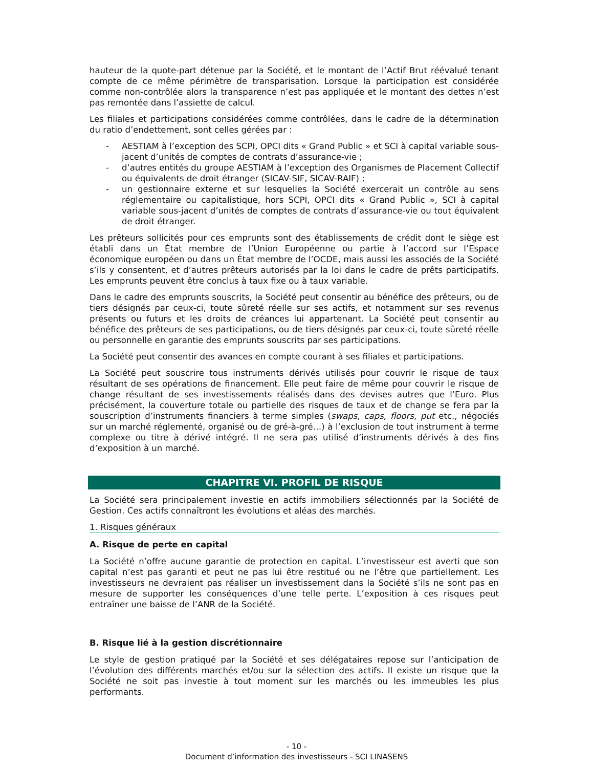hauteur de la quote-part détenue par la Société, et le montant de l’Actif Brut réévalué tenant compte de ce même périmètre de transparisation. Lorsque la participation est considérée comme non-contrôlée alors la transparence n’est pas appliquée et le montant des dettes n’est pas remontée dans l’assiette de calcul.
Les filiales et participations considérées comme contrôlées, dans le cadre de la détermination du ratio d’endettement, sont celles gérées par :
- AESTIAM à l’exception des SCPI, OPCI dits « Grand Public » et SCI à capital variable sous-jacent d’unités de comptes de contrats d’assurance-vie ;
- d’autres entités du groupe AESTIAM à l’exception des Organismes de Placement Collectif ou équivalents de droit étranger (SICAV-SIF, SICAV-RAIF) ;
- un gestionnaire externe et sur lesquelles la Société exercerait un contrôle au sens réglementaire ou capitalistique, hors SCPI, OPCI dits « Grand Public », SCI à capital variable sous-jacent d’unités de comptes de contrats d’assurance-vie ou tout équivalent de droit étranger.
Les prêteurs sollicités pour ces emprunts sont des établissements de crédit dont le siège est établi dans un État membre de l’Union Européenne ou partie à l’accord sur l’Espace économique européen ou dans un État membre de l’OCDE, mais aussi les associés de la Société s’ils y consentent, et d’autres prêteurs autorisés par la loi dans le cadre de prêts participatifs. Les emprunts peuvent être conclus à taux fixe ou à taux variable.
Dans le cadre des emprunts souscrits, la Société peut consentir au bénéfice des prêteurs, ou de tiers désignés par ceux-ci, toute sûreté réelle sur ses actifs, et notamment sur ses revenus présents ou futurs et les droits de créances lui appartenant. La Société peut consentir au bénéfice des prêteurs de ses participations, ou de tiers désignés par ceux-ci, toute sûreté réelle ou personnelle en garantie des emprunts souscrits par ses participations.
La Société peut consentir des avances en compte courant à ses filiales et participations.
La Société peut souscrire tous instruments dérivés utilisés pour couvrir le risque de taux résultant de ses opérations de financement. Elle peut faire de même pour couvrir le risque de change résultant de ses investissements réalisés dans des devises autres que l’Euro. Plus précisément, la couverture totale ou partielle des risques de taux et de change se fera par la souscription d’instruments financiers à terme simples (swaps, caps, floors, put etc., négociés sur un marché réglementé, organisé ou de gré-à-gré…) à l’exclusion de tout instrument à terme complexe ou titre à dérivé intégré. Il ne sera pas utilisé d’instruments dérivés à des fins d’exposition à un marché.
CHAPITRE VI. PROFIL DE RISQUE
La Société sera principalement investie en actifs immobiliers sélectionnés par la Société de Gestion. Ces actifs connaîtront les évolutions et aléas des marchés.
1. Risques généraux
A. Risque de perte en capital
La Société n’offre aucune garantie de protection en capital. L’investisseur est averti que son capital n’est pas garanti et peut ne pas lui être restitué ou ne l’être que partiellement. Les investisseurs ne devraient pas réaliser un investissement dans la Société s’ils ne sont pas en mesure de supporter les conséquences d’une telle perte. L’exposition à ces risques peut entraîner une baisse de l’ANR de la Société.
B. Risque lié à la gestion discrétionnaire
Le style de gestion pratiqué par la Société et ses délégataires repose sur l’anticipation de l’évolution des différents marchés et/ou sur la sélection des actifs. Il existe un risque que la Société ne soit pas investie à tout moment sur les marchés ou les immeubles les plus performants.
- 10 -
Document d’information des investisseurs - SCI LINASENS